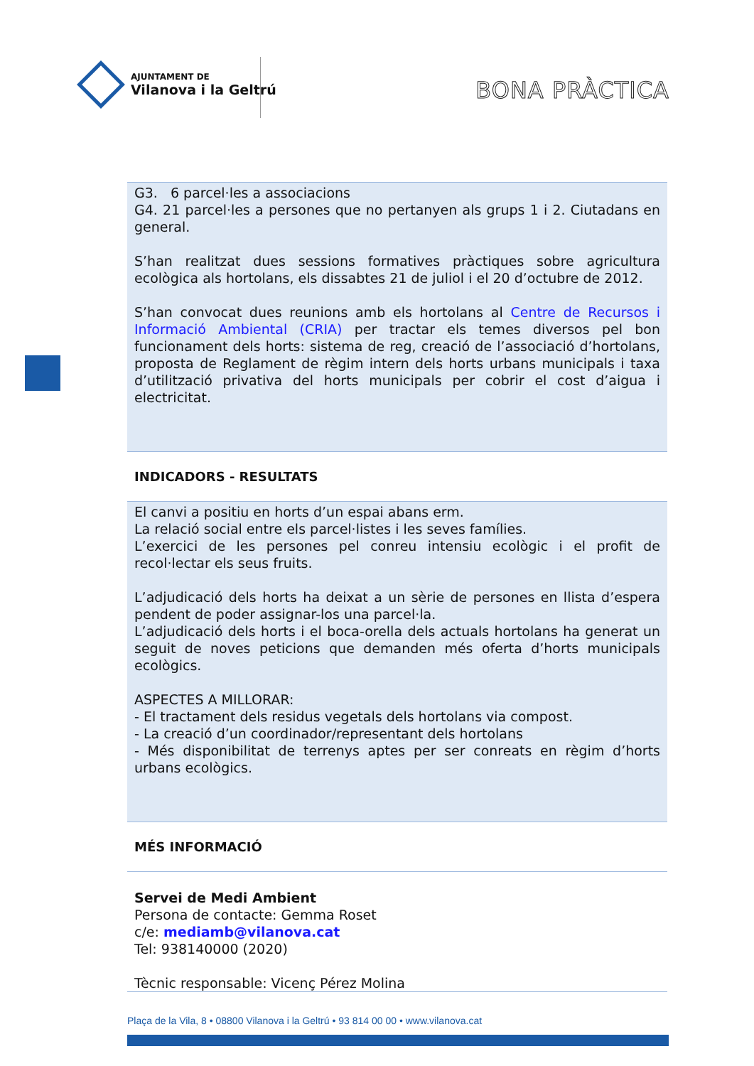AJUNTAMENT DE
Vilanova i la Geltrú
BONA PRÀCTICA
G3. 6 parcel·les a associacions
G4. 21 parcel·les a persones que no pertanyen als grups 1 i 2. Ciutadans en general.
S’han realitzat dues sessions formatives pràctiques sobre agricultura ecològica als hortolans, els dissabtes 21 de juliol i el 20 d’octubre de 2012.
S’han convocat dues reunions amb els hortolans al Centre de Recursos i Informació Ambiental (CRIA) per tractar els temes diversos pel bon funcionament dels horts: sistema de reg, creació de l’associació d’hortolans, proposta de Reglament de règim intern dels horts urbans municipals i taxa d’utilització privativa del horts municipals per cobrir el cost d’aigua i electricitat.
INDICADORS - RESULTATS
El canvi a positiu en horts d’un espai abans erm.
La relació social entre els parcel·listes i les seves famílies.
L’exercici de les persones pel conreu intensiu ecològic i el profit de recol·lectar els seus fruits.
L’adjudicació dels horts ha deixat a un sèrie de persones en llista d’espera pendent de poder assignar-los una parcel·la.
L’adjudicació dels horts i el boca-orella dels actuals hortolans ha generat un seguit de noves peticions que demanden més oferta d’horts municipals ecològics.
ASPECTES A MILLORAR:
- El tractament dels residus vegetals dels hortolans via compost.
- La creació d’un coordinador/representant dels hortolans
- Més disponibilitat de terrenys aptes per ser conreats en règim d’horts urbans ecològics.
MÉS INFORMACIÓ
Servei de Medi Ambient
Persona de contacte: Gemma Roset
c/e: mediamb@vilanova.cat
Tel: 938140000 (2020)
Tècnic responsable: Vicenç Pérez Molina
Plaça de la Vila, 8 • 08800 Vilanova i la Geltrú • 93 814 00 00 • www.vilanova.cat